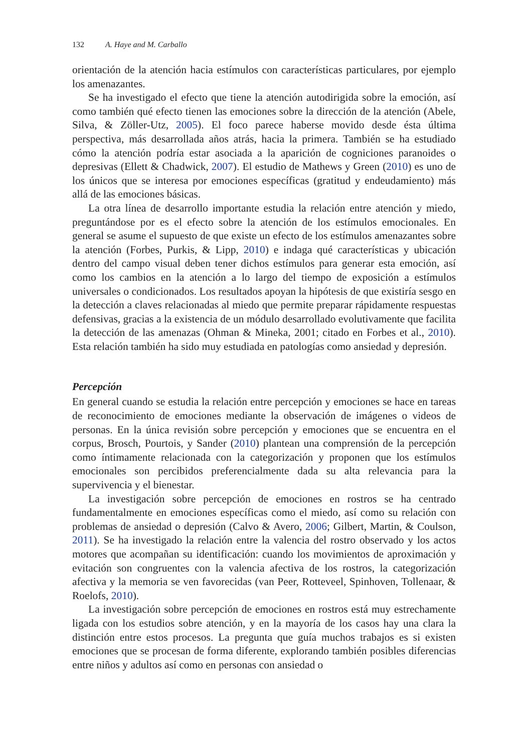132 A. Haye and M. Carballo
orientación de la atención hacia estímulos con características particulares, por ejemplo los amenazantes.
Se ha investigado el efecto que tiene la atención autodirigida sobre la emoción, así como también qué efecto tienen las emociones sobre la dirección de la atención (Abele, Silva, & Zöller-Utz, 2005). El foco parece haberse movido desde ésta última perspectiva, más desarrollada años atrás, hacia la primera. También se ha estudiado cómo la atención podría estar asociada a la aparición de cogniciones paranoides o depresivas (Ellett & Chadwick, 2007). El estudio de Mathews y Green (2010) es uno de los únicos que se interesa por emociones específicas (gratitud y endeudamiento) más allá de las emociones básicas.
La otra línea de desarrollo importante estudia la relación entre atención y miedo, preguntándose por es el efecto sobre la atención de los estímulos emocionales. En general se asume el supuesto de que existe un efecto de los estímulos amenazantes sobre la atención (Forbes, Purkis, & Lipp, 2010) e indaga qué características y ubicación dentro del campo visual deben tener dichos estímulos para generar esta emoción, así como los cambios en la atención a lo largo del tiempo de exposición a estímulos universales o condicionados. Los resultados apoyan la hipótesis de que existiría sesgo en la detección a claves relacionadas al miedo que permite preparar rápidamente respuestas defensivas, gracias a la existencia de un módulo desarrollado evolutivamente que facilita la detección de las amenazas (Ohman & Mineka, 2001; citado en Forbes et al., 2010). Esta relación también ha sido muy estudiada en patologías como ansiedad y depresión.
Percepción
En general cuando se estudia la relación entre percepción y emociones se hace en tareas de reconocimiento de emociones mediante la observación de imágenes o videos de personas. En la única revisión sobre percepción y emociones que se encuentra en el corpus, Brosch, Pourtois, y Sander (2010) plantean una comprensión de la percepción como íntimamente relacionada con la categorización y proponen que los estímulos emocionales son percibidos preferencialmente dada su alta relevancia para la supervivencia y el bienestar.
La investigación sobre percepción de emociones en rostros se ha centrado fundamentalmente en emociones específicas como el miedo, así como su relación con problemas de ansiedad o depresión (Calvo & Avero, 2006; Gilbert, Martin, & Coulson, 2011). Se ha investigado la relación entre la valencia del rostro observado y los actos motores que acompañan su identificación: cuando los movimientos de aproximación y evitación son congruentes con la valencia afectiva de los rostros, la categorización afectiva y la memoria se ven favorecidas (van Peer, Rotteveel, Spinhoven, Tollenaar, & Roelofs, 2010).
La investigación sobre percepción de emociones en rostros está muy estrechamente ligada con los estudios sobre atención, y en la mayoría de los casos hay una clara la distinción entre estos procesos. La pregunta que guía muchos trabajos es si existen emociones que se procesan de forma diferente, explorando también posibles diferencias entre niños y adultos así como en personas con ansiedad o